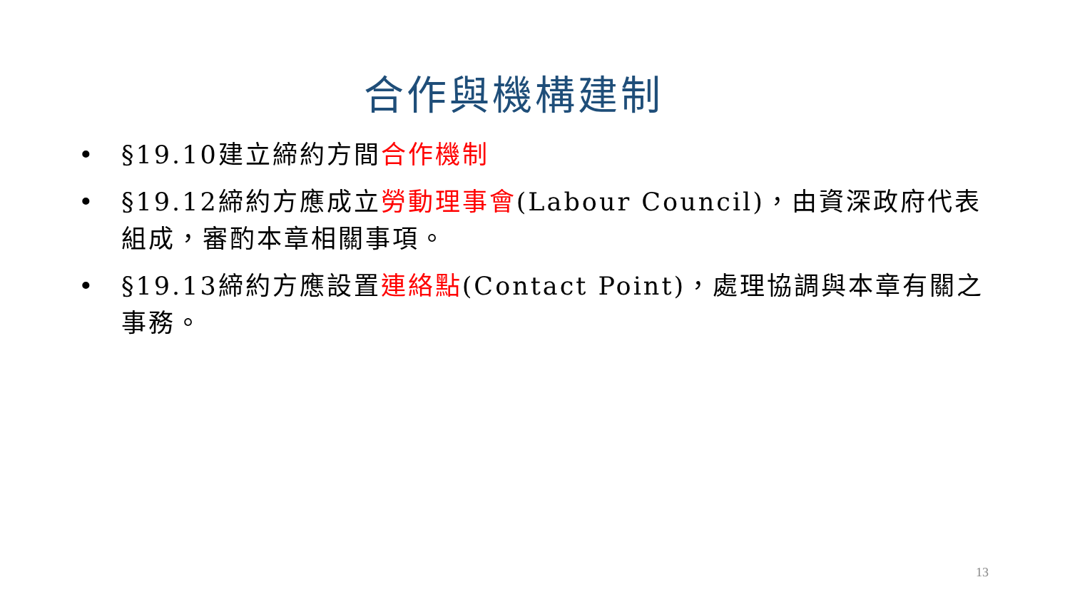合作與機構建制
• §19.10建立締約方間合作機制
• §19.12締約方應成立勞動理事會(Labour Council)，由資深政府代表組成，審酌本章相關事項。
• §19.13締約方應設置連絡點(Contact Point)，處理協調與本章有關之事務。
13